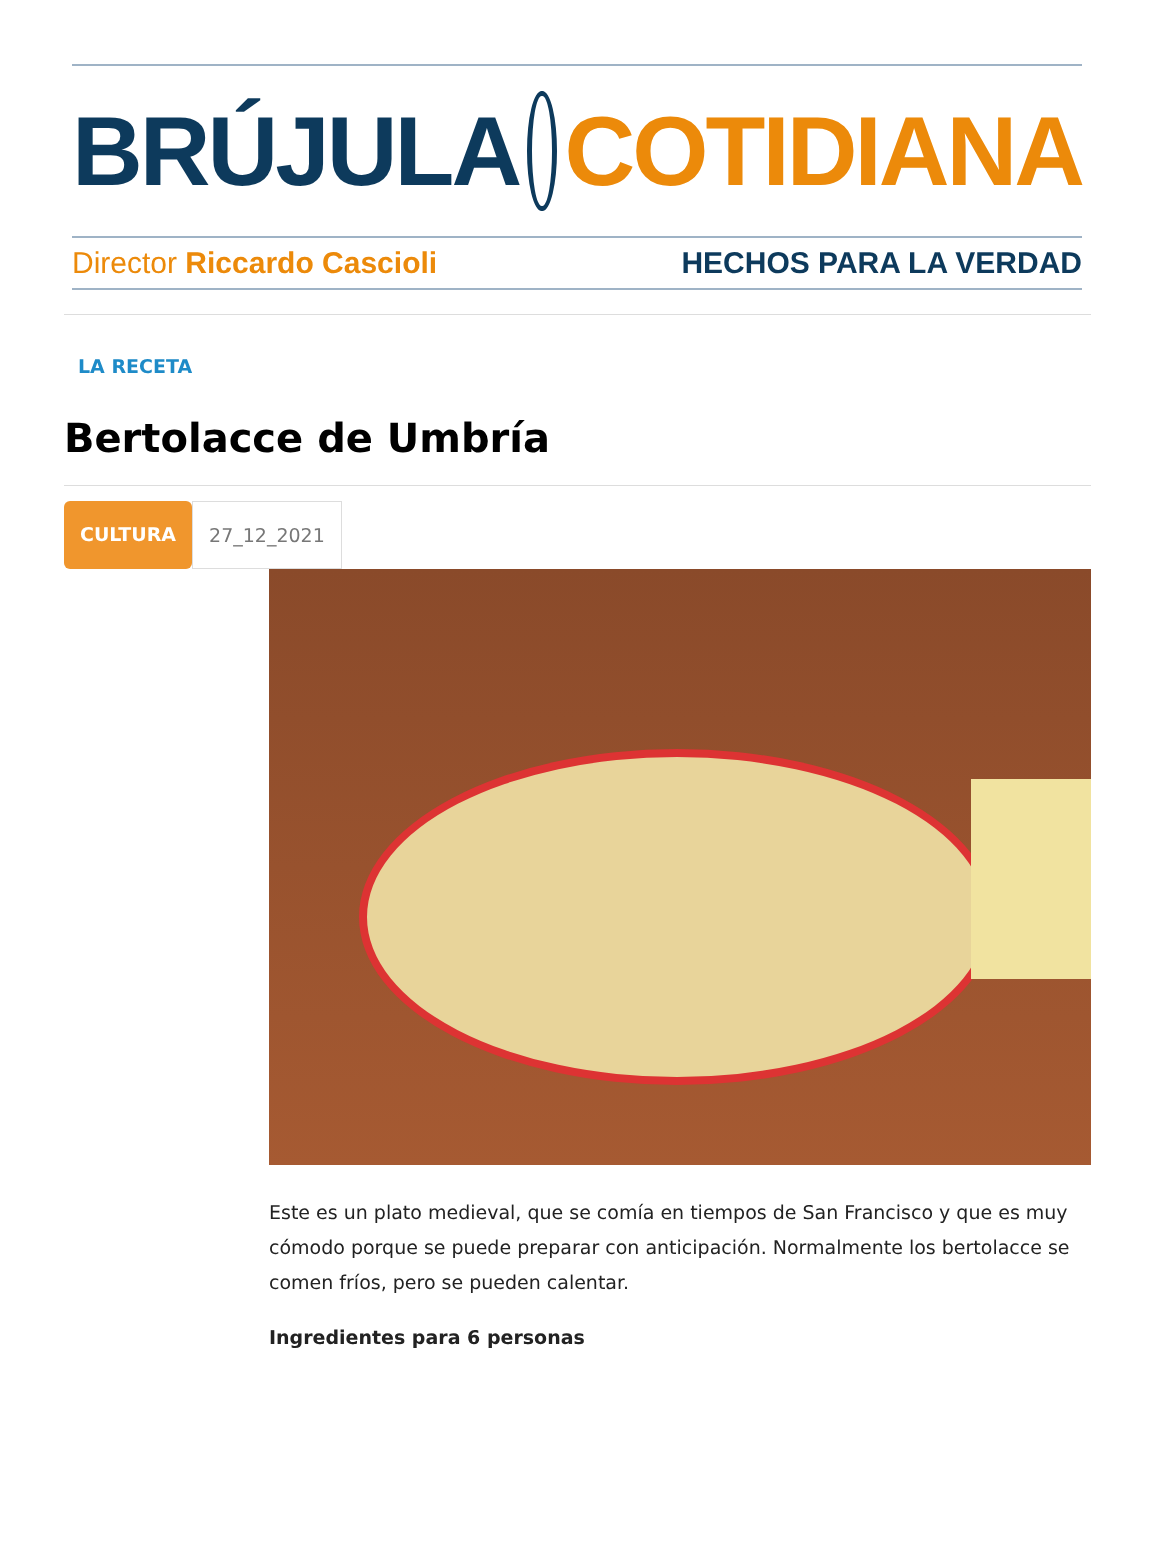BRÚJULA COTIDIANA
Director Riccardo Cascioli HECHOS PARA LA VERDAD
LA RECETA
Bertolacce de Umbría
CULTURA 27_12_2021
Este es un plato medieval, que se comía en tiempos de San Francisco y que es muy cómodo porque se puede preparar con anticipación. Normalmente los bertolacce se comen fríos, pero se pueden calentar.
Ingredientes para 6 personas